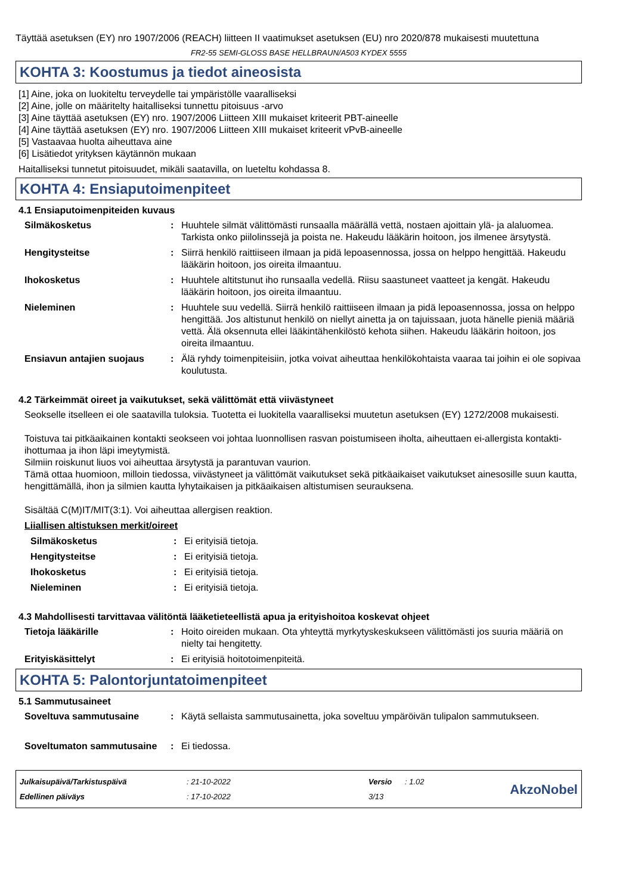Täyttää asetuksen (EY) nro 1907/2006 (REACH) liitteen II vaatimukset asetuksen (EU) nro 2020/878 mukaisesti muutettuna
FR2-55 SEMI-GLOSS BASE HELLBRAUN/A503 KYDEX 5555
KOHTA 3: Koostumus ja tiedot aineosista
[1] Aine, joka on luokiteltu terveydelle tai ympäristölle vaaralliseksi
[2] Aine, jolle on määritelty haitalliseksi tunnettu pitoisuus -arvo
[3] Aine täyttää asetuksen (EY) nro. 1907/2006 Liitteen XIII mukaiset kriteerit PBT-aineelle
[4] Aine täyttää asetuksen (EY) nro. 1907/2006 Liitteen XIII mukaiset kriteerit vPvB-aineelle
[5] Vastaavaa huolta aiheuttava aine
[6] Lisätiedot yrityksen käytännön mukaan
Haitalliseksi tunnetut pitoisuudet, mikäli saatavilla, on lueteltu kohdassa 8.
KOHTA 4: Ensiaputoimenpiteet
4.1 Ensiaputoimenpiteiden kuvaus
Silmäkosketus: Huuhtele silmät välittömästi runsaalla määrällä vettä, nostaen ajoittain ylä- ja alaluomea. Tarkista onko piilolinssejä ja poista ne. Hakeudu lääkärin hoitoon, jos ilmenee ärsytystä.
Hengitysteitse: Siirrä henkilö raittiiseen ilmaan ja pidä lepoasennossa, jossa on helppo hengittää. Hakeudu lääkärin hoitoon, jos oireita ilmaantuu.
Ihokosketus: Huuhtele altitstunut iho runsaalla vedellä. Riisu saastuneet vaatteet ja kengät. Hakeudu lääkärin hoitoon, jos oireita ilmaantuu.
Nieleminen: Huuhtele suu vedellä. Siirrä henkilö raittiiseen ilmaan ja pidä lepoasennossa, jossa on helppo hengittää. Jos altistunut henkilö on niellyt ainetta ja on tajuissaan, juota hänelle pieniä määriä vettä. Älä oksennuta ellei lääkintähenkilöstö kehota siihen. Hakeudu lääkärin hoitoon, jos oireita ilmaantuu.
Ensiavun antajien suojaus: Älä ryhdy toimenpiteisiin, jotka voivat aiheuttaa henkilökohtaista vaaraa tai joihin ei ole sopivaa koulutusta.
4.2 Tärkeimmät oireet ja vaikutukset, sekä välittömät että viivästyneet
Seokselle itselleen ei ole saatavilla tuloksia. Tuotetta ei luokitella vaaralliseksi muutetun asetuksen (EY) 1272/2008 mukaisesti.
Toistuva tai pitkäaikainen kontakti seokseen voi johtaa luonnollisen rasvan poistumiseen iholta, aiheuttaen ei-allergista kontakti-ihottumaa ja ihon läpi imeytymistä.
Silmiin roiskunut liuos voi aiheuttaa ärsytystä ja parantuvan vaurion.
Tämä ottaa huomioon, milloin tiedossa, viivästyneet ja välittömät vaikutukset sekä pitkäaikaiset vaikutukset ainesosille suun kautta, hengittämällä, ihon ja silmien kautta lyhytaikaisen ja pitkäaikaisen altistumisen seurauksena.
Sisältää C(M)IT/MIT(3:1). Voi aiheuttaa allergisen reaktion.
Liiallisen altistuksen merkit/oireet
Silmäkosketus: Ei erityisiä tietoja.
Hengitysteitse: Ei erityisiä tietoja.
Ihokosketus: Ei erityisiä tietoja.
Nieleminen: Ei erityisiä tietoja.
4.3 Mahdollisesti tarvittavaa välitöntä lääketieteellistä apua ja erityishoitoa koskevat ohjeet
Tietoja lääkärille: Hoito oireiden mukaan. Ota yhteyttä myrkytyskeskukseen välittömästi jos suuria määriä on nielty tai hengitetty.
Erityiskäsittelyt: Ei erityisiä hoitotoimenpiteitä.
KOHTA 5: Palontorjuntatoimenpiteet
5.1 Sammutusaineet
Soveltuva sammutusaine: Käytä sellaista sammutusainetta, joka soveltuu ympäröivän tulipalon sammutukseen.
Soveltumaton sammutusaine: Ei tiedossa.
Julkaisupäivä/Tarkistuspäivä
Edellinen päiväys
: 21-10-2022
: 17-10-2022
Versio : 1.02
3/13
AkzoNobel